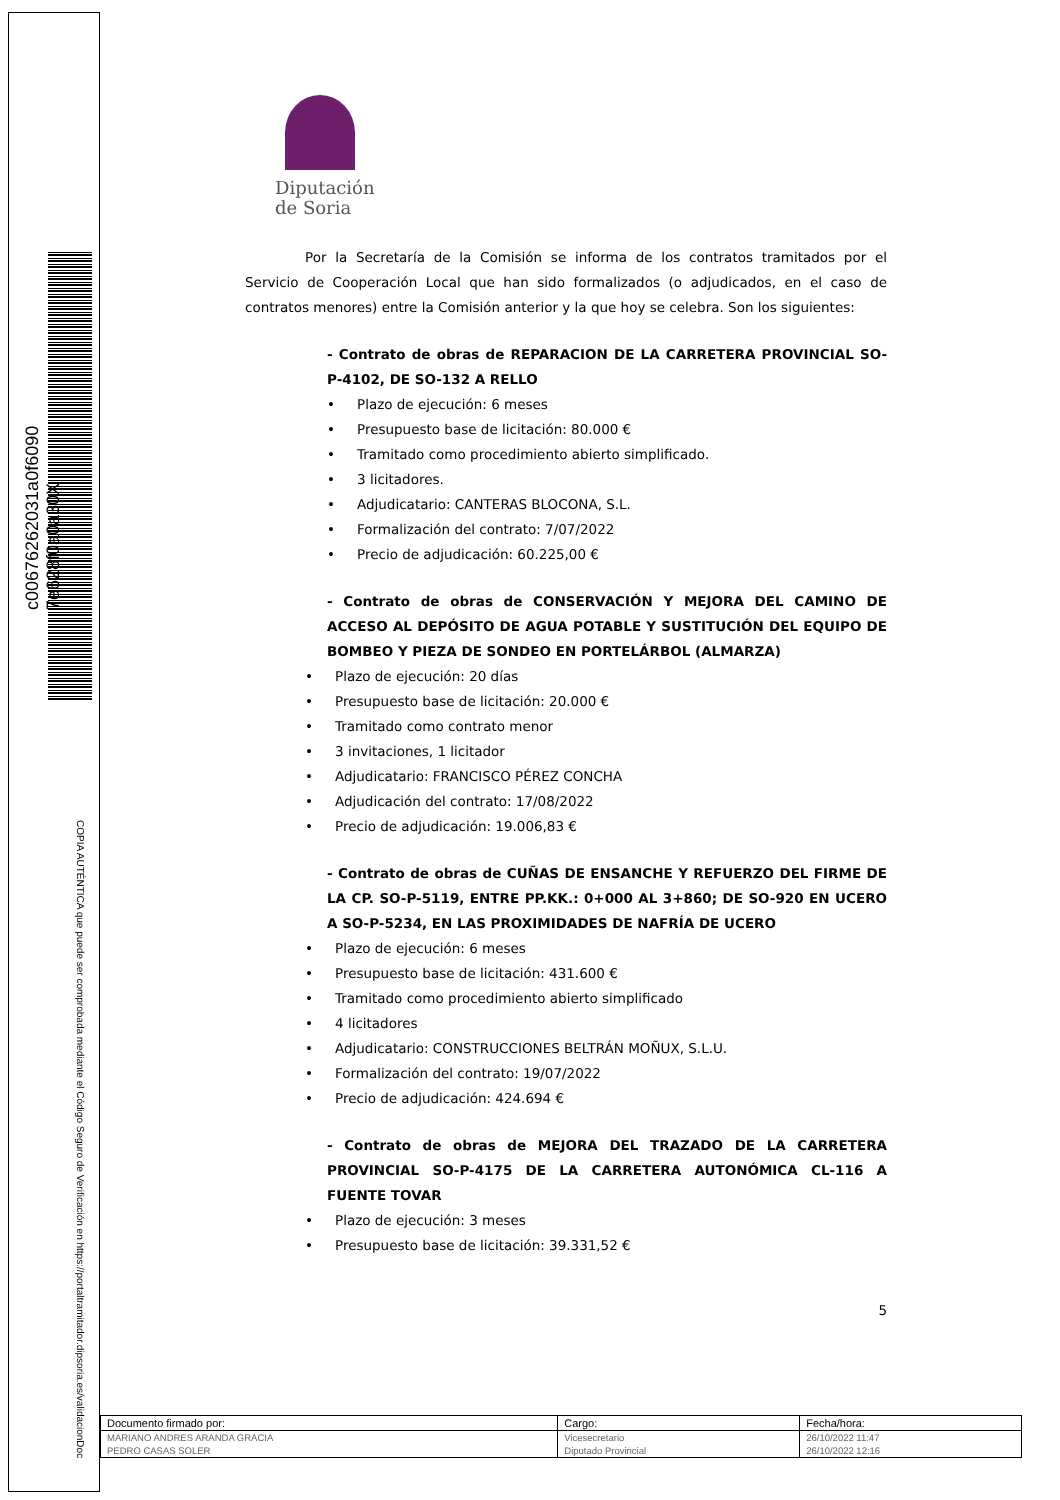c00676262031a0f6090 7e628f0a0a30X
COPIA AUTÉNTICA que puede ser comprobada mediante el Código Seguro de Verificación en https://portaltramitador.dipsoria.es/validacionDoc
Diputación
de Soria
Por la Secretaría de la Comisión se informa de los contratos tramitados por el Servicio de Cooperación Local que han sido formalizados (o adjudicados, en el caso de contratos menores) entre la Comisión anterior y la que hoy se celebra. Son los siguientes:
- Contrato de obras de REPARACION DE LA CARRETERA PROVINCIAL SO-P-4102, DE SO-132 A RELLO
• Plazo de ejecución: 6 meses
• Presupuesto base de licitación: 80.000 €
• Tramitado como procedimiento abierto simplificado.
• 3 licitadores.
• Adjudicatario: CANTERAS BLOCONA, S.L.
• Formalización del contrato: 7/07/2022
• Precio de adjudicación: 60.225,00 €
- Contrato de obras de CONSERVACIÓN Y MEJORA DEL CAMINO DE ACCESO AL DEPÓSITO DE AGUA POTABLE Y SUSTITUCIÓN DEL EQUIPO DE BOMBEO Y PIEZA DE SONDEO EN PORTELÁRBOL (ALMARZA)
• Plazo de ejecución: 20 días
• Presupuesto base de licitación: 20.000 €
• Tramitado como contrato menor
• 3 invitaciones, 1 licitador
• Adjudicatario: FRANCISCO PÉREZ CONCHA
• Adjudicación del contrato: 17/08/2022
• Precio de adjudicación: 19.006,83 €
- Contrato de obras de CUÑAS DE ENSANCHE Y REFUERZO DEL FIRME DE LA CP. SO-P-5119, ENTRE PP.KK.: 0+000 AL 3+860; DE SO-920 EN UCERO A SO-P-5234, EN LAS PROXIMIDADES DE NAFRÍA DE UCERO
• Plazo de ejecución: 6 meses
• Presupuesto base de licitación: 431.600 €
• Tramitado como procedimiento abierto simplificado
• 4 licitadores
• Adjudicatario: CONSTRUCCIONES BELTRÁN MOÑUX, S.L.U.
• Formalización del contrato: 19/07/2022
• Precio de adjudicación: 424.694 €
- Contrato de obras de MEJORA DEL TRAZADO DE LA CARRETERA PROVINCIAL SO-P-4175 DE LA CARRETERA AUTONÓMICA CL-116 A FUENTE TOVAR
• Plazo de ejecución: 3 meses
• Presupuesto base de licitación: 39.331,52 €
5
| Documento firmado por: | Cargo: | Fecha/hora: |
| --- | --- | --- |
| MARIANO ANDRES ARANDA GRACIA | Vicesecretario | 26/10/2022 11:47 |
| PEDRO CASAS SOLER | Diputado Provincial | 26/10/2022 12:16 |